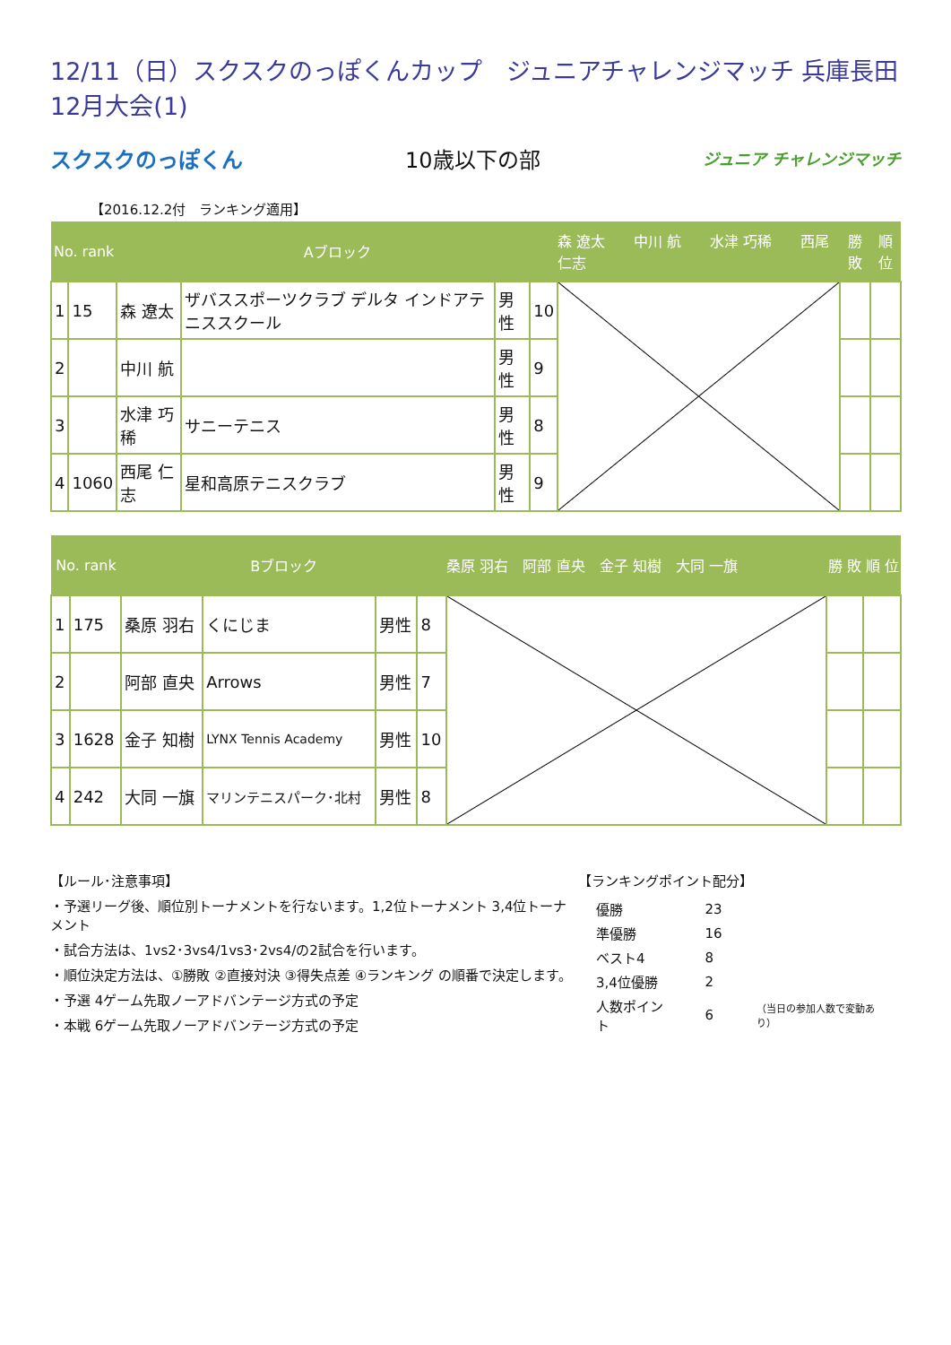12/11（日）スクスクのっぽくんカップ　ジュニアチャレンジマッチ 兵庫長田12月大会(1)
スクスクのっぽくん 10歳以下の部 ジュニア チャレンジマッチ
【2016.12.2付　ランキング適用】
| No. rank | | Aブロック | | | | 森 遼太 中川 航 水津 巧稀 西尾 仁志 | 勝 敗 | 順 位 |
| --- | --- | --- | --- | --- | --- | --- | --- | --- |
| 1 | 15 | 森 遼太 | ザバススポーツクラブ デルタ インドアテニススクール | 男性 | 10 | | | |
| 2 | | 中川 航 | | 男性 | 9 | | | |
| 3 | | 水津 巧稀 | サニーテニス | 男性 | 8 | | | |
| 4 | 1060 | 西尾 仁志 | 星和高原テニスクラブ | 男性 | 9 | | | |
| No. rank | | Bブロック | | | | 桑原 羽右 阿部 直央 金子 知樹 大同 一旗 | 勝 敗 | 順 位 |
| --- | --- | --- | --- | --- | --- | --- | --- | --- |
| 1 | 175 | 桑原 羽右 | くにじま | 男性 | 8 | | | |
| 2 | | 阿部 直央 | Arrows | 男性 | 7 | | | |
| 3 | 1628 | 金子 知樹 | LYNX Tennis Academy | 男性 | 10 | | | |
| 4 | 242 | 大同 一旗 | マリンテニスパーク･北村 | 男性 | 8 | | | |
【ルール･注意事項】
・予選リーグ後、順位別トーナメントを行ないます。1,2位トーナメント 3,4位トーナメント
・試合方法は、1vs2･3vs4/1vs3･2vs4/の2試合を行います。
・順位決定方法は、①勝敗 ②直接対決 ③得失点差 ④ランキング の順番で決定します。
・予選 4ゲーム先取ノーアドバンテージ方式の予定
・本戦 6ゲーム先取ノーアドバンテージ方式の予定
【ランキングポイント配分】
| 優勝 | 23 | |
| 準優勝 | 16 | |
| ベスト4 | 8 | |
| 3,4位優勝 | 2 | |
| 人数ポイント | 6 | （当日の参加人数で変動あり） |